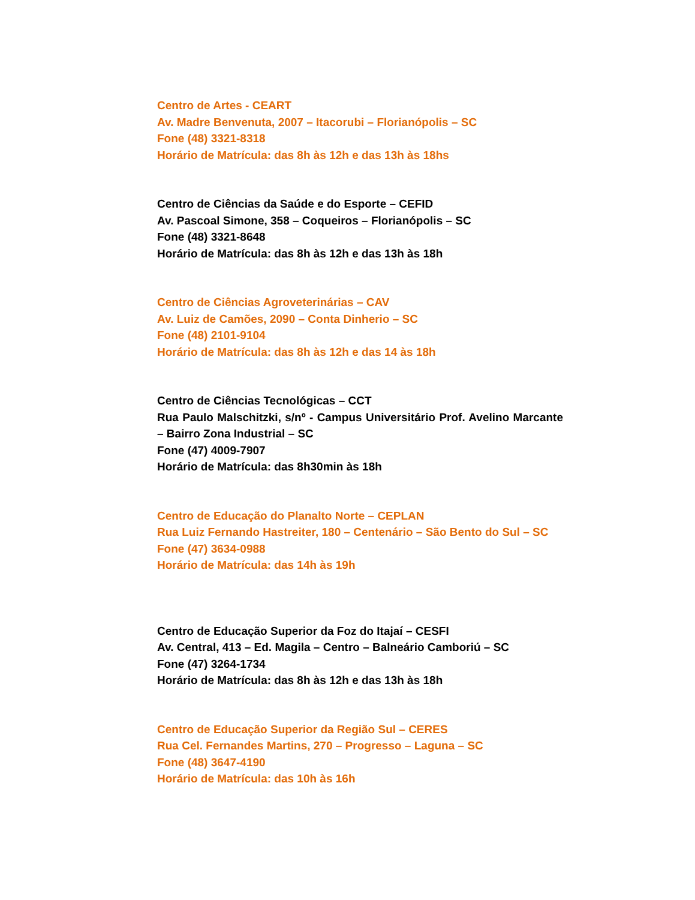Centro de Artes - CEART
Av. Madre Benvenuta, 2007 – Itacorubi – Florianópolis – SC
Fone (48) 3321-8318
Horário de Matrícula: das 8h às 12h e das 13h às 18hs
Centro de Ciências da Saúde e do Esporte – CEFID
Av. Pascoal Simone, 358 – Coqueiros – Florianópolis – SC
Fone (48) 3321-8648
Horário de Matrícula: das 8h às 12h e das 13h às 18h
Centro de Ciências Agroveterinárias – CAV
Av. Luiz de Camões, 2090 – Conta Dinherio – SC
Fone (48) 2101-9104
Horário de Matrícula: das 8h às 12h e das 14 às 18h
Centro de Ciências Tecnológicas – CCT
Rua Paulo Malschitzki, s/nº - Campus Universitário Prof. Avelino Marcante – Bairro Zona Industrial – SC
Fone (47) 4009-7907
Horário de Matrícula: das 8h30min às 18h
Centro de Educação do Planalto Norte – CEPLAN
Rua Luiz Fernando Hastreiter, 180 – Centenário – São Bento do Sul – SC
Fone (47) 3634-0988
Horário de Matrícula: das 14h às 19h
Centro de Educação Superior da Foz do Itajaí – CESFI
Av. Central, 413 – Ed. Magila – Centro – Balneário Camboriú – SC
Fone (47) 3264-1734
Horário de Matrícula: das 8h às 12h e das 13h às 18h
Centro de Educação Superior da Região Sul – CERES
Rua Cel. Fernandes Martins, 270 – Progresso – Laguna – SC
Fone (48) 3647-4190
Horário de Matrícula: das 10h às 16h